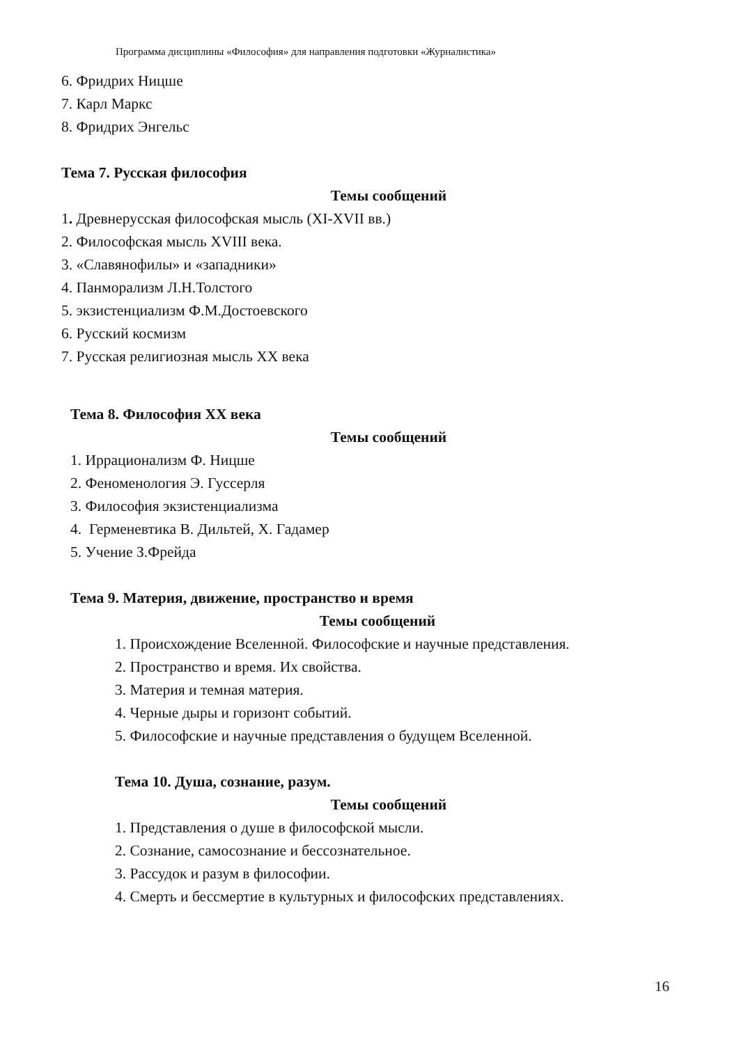Программа дисциплины «Философия» для направления подготовки «Журналистика»
6. Фридрих Ницше
7. Карл Маркс
8. Фридрих Энгельс
Тема 7. Русская философия
Темы сообщений
1. Древнерусская философская мысль (XI-XVII вв.)
2. Философская мысль XVIII века.
3. «Славянофилы» и «западники»
4. Панморализм Л.Н.Толстого
5. экзистенциализм Ф.М.Достоевского
6. Русский космизм
7. Русская религиозная мысль XX века
Тема 8. Философия XX века
Темы сообщений
1. Иррационализм Ф. Ницше
2. Феноменология Э. Гуссерля
3. Философия экзистенциализма
4. Герменевтика В. Дильтей, Х. Гадамер
5. Учение З.Фрейда
Тема 9. Материя, движение, пространство и время
Темы сообщений
1. Происхождение Вселенной. Философские и научные представления.
2. Пространство и время. Их свойства.
3. Материя и темная материя.
4. Черные дыры и горизонт событий.
5. Философские и научные представления о будущем Вселенной.
Тема 10. Душа, сознание, разум.
Темы сообщений
1. Представления о душе в философской мысли.
2. Сознание, самосознание и бессознательное.
3. Рассудок и разум в философии.
4. Смерть и бессмертие в культурных и философских представлениях.
16